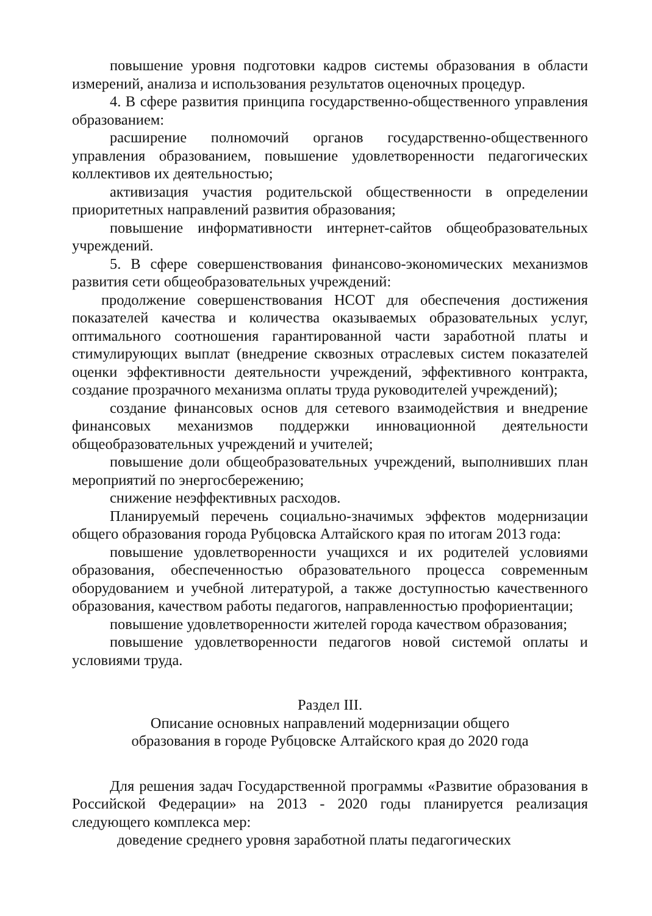повышение уровня подготовки кадров системы образования в области измерений, анализа и использования результатов оценочных процедур.
4. В сфере развития принципа государственно-общественного управления образованием:
расширение полномочий органов государственно-общественного управления образованием, повышение удовлетворенности педагогических коллективов их деятельностью;
активизация участия родительской общественности в определении приоритетных направлений развития образования;
повышение информативности интернет-сайтов общеобразовательных учреждений.
5. В сфере совершенствования финансово-экономических механизмов развития сети общеобразовательных учреждений:
продолжение совершенствования НСОТ для обеспечения достижения показателей качества и количества оказываемых образовательных услуг, оптимального соотношения гарантированной части заработной платы и стимулирующих выплат (внедрение сквозных отраслевых систем показателей оценки эффективности деятельности учреждений, эффективного контракта, создание прозрачного механизма оплаты труда руководителей учреждений);
создание финансовых основ для сетевого взаимодействия и внедрение финансовых механизмов поддержки инновационной деятельности общеобразовательных учреждений и учителей;
повышение доли общеобразовательных учреждений, выполнивших план мероприятий по энергосбережению;
снижение неэффективных расходов.
Планируемый перечень социально-значимых эффектов модернизации общего образования города Рубцовска Алтайского края по итогам 2013 года:
повышение удовлетворенности учащихся и их родителей условиями образования, обеспеченностью образовательного процесса современным оборудованием и учебной литературой, а также доступностью качественного образования, качеством работы педагогов, направленностью профориентации;
повышение удовлетворенности жителей города качеством образования;
повышение удовлетворенности педагогов новой системой оплаты и условиями труда.
Раздел III.
Описание основных направлений модернизации общего
образования в городе Рубцовске Алтайского края до 2020 года
Для решения задач Государственной программы «Развитие образования в Российской Федерации» на 2013 - 2020 годы планируется реализация следующего комплекса мер:
доведение среднего уровня заработной платы педагогических